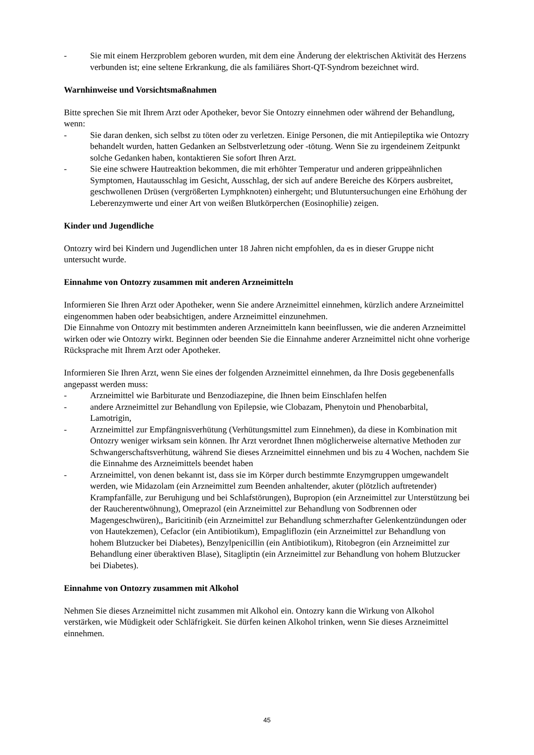- Sie mit einem Herzproblem geboren wurden, mit dem eine Änderung der elektrischen Aktivität des Herzens verbunden ist; eine seltene Erkrankung, die als familiäres Short-QT-Syndrom bezeichnet wird.
Warnhinweise und Vorsichtsmaßnahmen
Bitte sprechen Sie mit Ihrem Arzt oder Apotheker, bevor Sie Ontozry einnehmen oder während der Behandlung, wenn:
- Sie daran denken, sich selbst zu töten oder zu verletzen. Einige Personen, die mit Antiepileptika wie Ontozry behandelt wurden, hatten Gedanken an Selbstverletzung oder -tötung. Wenn Sie zu irgendeinem Zeitpunkt solche Gedanken haben, kontaktieren Sie sofort Ihren Arzt.
- Sie eine schwere Hautreaktion bekommen, die mit erhöhter Temperatur und anderen grippeähnlichen Symptomen, Hautausschlag im Gesicht, Ausschlag, der sich auf andere Bereiche des Körpers ausbreitet, geschwollenen Drüsen (vergrößerten Lymphknoten) einhergeht; und Blutuntersuchungen eine Erhöhung der Leberenzymwerte und einer Art von weißen Blutkörperchen (Eosinophilie) zeigen.
Kinder und Jugendliche
Ontozry wird bei Kindern und Jugendlichen unter 18 Jahren nicht empfohlen, da es in dieser Gruppe nicht untersucht wurde.
Einnahme von Ontozry zusammen mit anderen Arzneimitteln
Informieren Sie Ihren Arzt oder Apotheker, wenn Sie andere Arzneimittel einnehmen, kürzlich andere Arzneimittel eingenommen haben oder beabsichtigen, andere Arzneimittel einzunehmen.
Die Einnahme von Ontozry mit bestimmten anderen Arzneimitteln kann beeinflussen, wie die anderen Arzneimittel wirken oder wie Ontozry wirkt. Beginnen oder beenden Sie die Einnahme anderer Arzneimittel nicht ohne vorherige Rücksprache mit Ihrem Arzt oder Apotheker.
Informieren Sie Ihren Arzt, wenn Sie eines der folgenden Arzneimittel einnehmen, da Ihre Dosis gegebenenfalls angepasst werden muss:
- Arzneimittel wie Barbiturate und Benzodiazepine, die Ihnen beim Einschlafen helfen
- andere Arzneimittel zur Behandlung von Epilepsie, wie Clobazam, Phenytoin und Phenobarbital, Lamotrigin,
- Arzneimittel zur Empfängnisverhütung (Verhütungsmittel zum Einnehmen), da diese in Kombination mit Ontozry weniger wirksam sein können. Ihr Arzt verordnet Ihnen möglicherweise alternative Methoden zur Schwangerschaftsverhütung, während Sie dieses Arzneimittel einnehmen und bis zu 4 Wochen, nachdem Sie die Einnahme des Arzneimittels beendet haben
- Arzneimittel, von denen bekannt ist, dass sie im Körper durch bestimmte Enzymgruppen umgewandelt werden, wie Midazolam (ein Arzneimittel zum Beenden anhaltender, akuter (plötzlich auftretender) Krampfanfälle, zur Beruhigung und bei Schlafstörungen), Bupropion (ein Arzneimittel zur Unterstützung bei der Raucherentwöhnung), Omeprazol (ein Arzneimittel zur Behandlung von Sodbrennen oder Magengeschwüren),, Baricitinib (ein Arzneimittel zur Behandlung schmerzhafter Gelenkentzündungen oder von Hautekzemen), Cefaclor (ein Antibiotikum), Empagliflozin (ein Arzneimittel zur Behandlung von hohem Blutzucker bei Diabetes), Benzylpenicillin (ein Antibiotikum), Ritobegron (ein Arzneimittel zur Behandlung einer überaktiven Blase), Sitagliptin (ein Arzneimittel zur Behandlung von hohem Blutzucker bei Diabetes).
Einnahme von Ontozry zusammen mit Alkohol
Nehmen Sie dieses Arzneimittel nicht zusammen mit Alkohol ein. Ontozry kann die Wirkung von Alkohol verstärken, wie Müdigkeit oder Schläfrigkeit. Sie dürfen keinen Alkohol trinken, wenn Sie dieses Arzneimittel einnehmen.
45